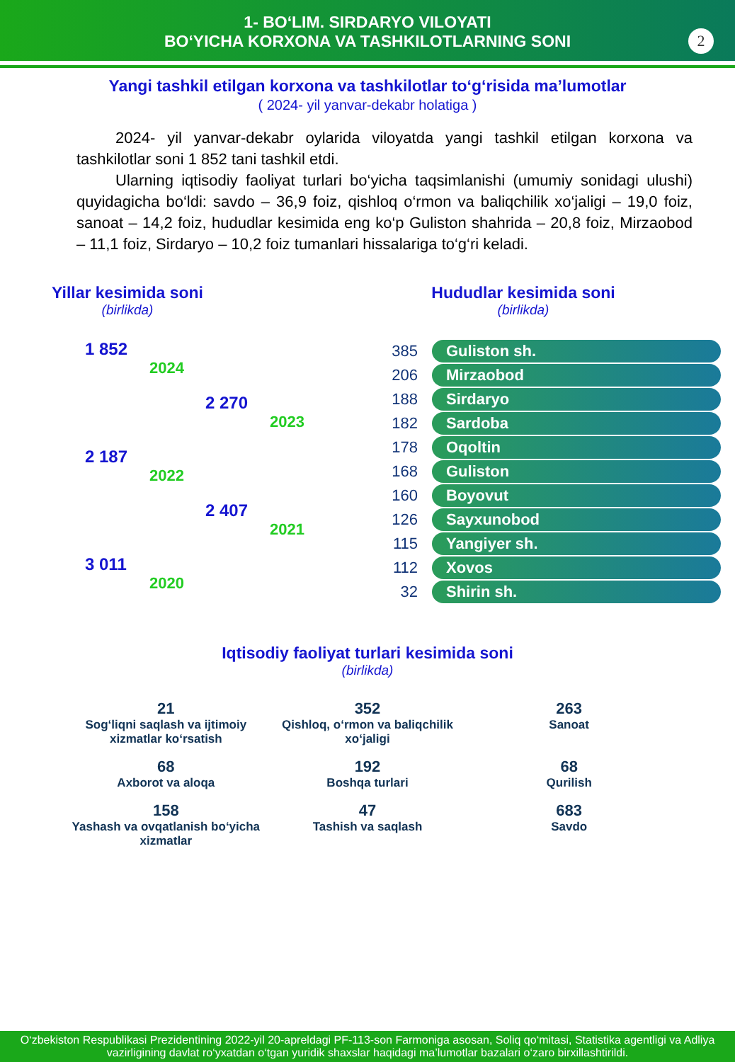1- BO‘LIM. SIRDARYO VILOYATI
BO‘YICHA KORXONA VA TASHKILOTLARNING SONI
2
Yangi tashkil etilgan korxona va tashkilotlar to‘g‘risida ma’lumotlar
( 2024- yil yanvar-dekabr holatiga )
2024- yil yanvar-dekabr oylarida viloyatda yangi tashkil etilgan korxona va tashkilotlar soni 1 852 tani tashkil etdi.
Ularning iqtisodiy faoliyat turlari bo‘yicha taqsimlanishi (umumiy sonidagi ulushi) quyidagicha bo‘ldi: savdo – 36,9 foiz, qishloq o‘rmon va baliqchilik xo‘jaligi – 19,0 foiz, sanoat – 14,2 foiz, hududlar kesimida eng ko‘p Guliston shahrida – 20,8 foiz, Mirzaobod – 11,1 foiz, Sirdaryo – 10,2 foiz tumanlari hissalariga to‘g‘ri keladi.
Yillar kesimida soni
(birlikda)
1 852
2024
2 270
2023
2 187
2022
2 407
2021
3 011
2020
Hududlar kesimida soni
(birlikda)
385 Guliston sh.
206 Mirzaobod
188 Sirdaryo
182 Sardoba
178 Oqoltin
168 Guliston
160 Boyovut
126 Sayxunobod
115 Yangiyer sh.
112 Xovos
32 Shirin sh.
Iqtisodiy faoliyat turlari kesimida soni
(birlikda)
21
Sog‘liqni saqlash va ijtimoiy xizmatlar ko‘rsatish
352
Qishloq, o‘rmon va baliqchilik xo‘jaligi
263
Sanoat
68
Axborot va aloqa
192
Boshqa turlari
68
Qurilish
158
Yashash va ovqatlanish bo‘yicha xizmatlar
47
Tashish va saqlash
683
Savdo
O‘zbekiston Respublikasi Prezidentining 2022-yil 20-apreldagi PF-113-son Farmoniga asosan, Soliq qo‘mitasi, Statistika agentligi va Adliya vazirligining davlat ro‘yxatdan o‘tgan yuridik shaxslar haqidagi ma’lumotlar bazalari o‘zaro birxillashtirildi.